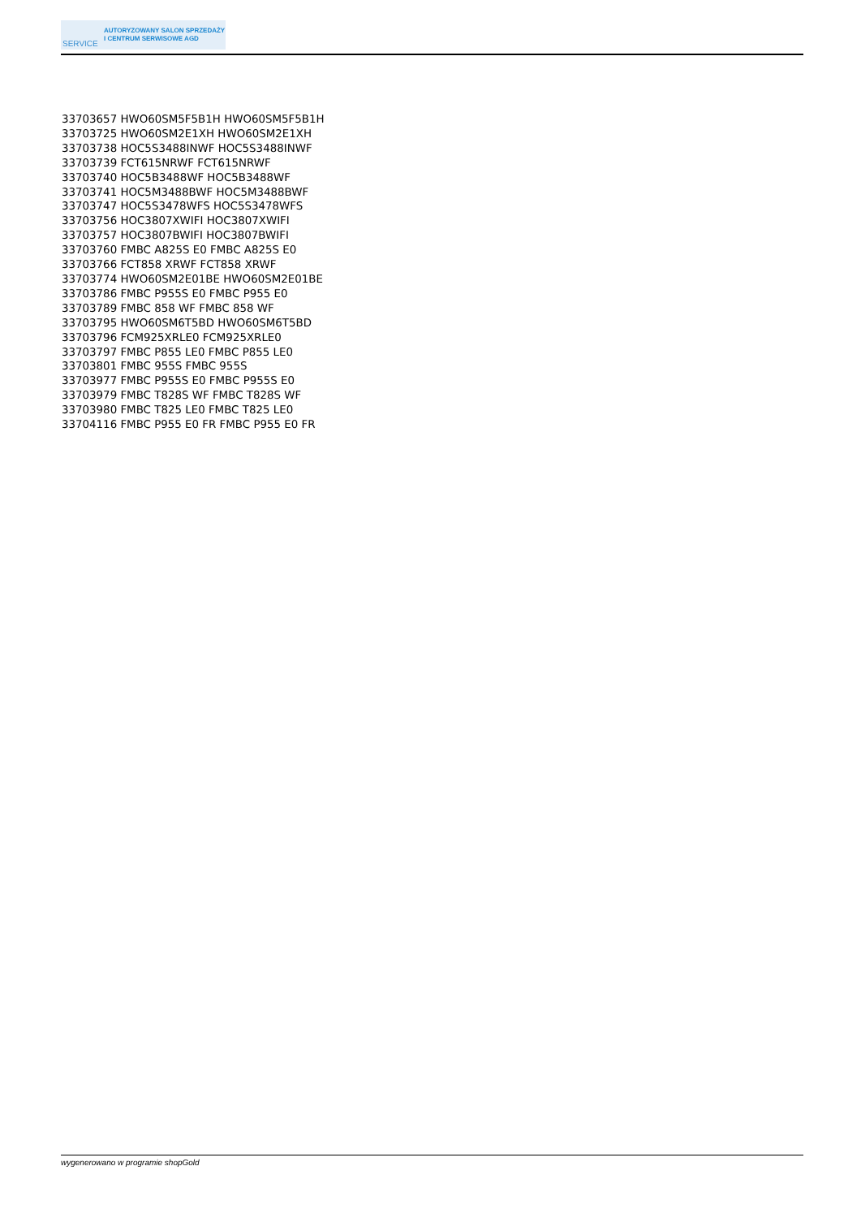SERVICE
AUTORYZOWANY SALON SPRZEDAŻY
I CENTRUM SERWISOWE AGD
33703657 HWO60SM5F5B1H HWO60SM5F5B1H
33703725 HWO60SM2E1XH HWO60SM2E1XH
33703738 HOC5S3488INWF HOC5S3488INWF
33703739 FCT615NRWF FCT615NRWF
33703740 HOC5B3488WF HOC5B3488WF
33703741 HOC5M3488BWF HOC5M3488BWF
33703747 HOC5S3478WFS HOC5S3478WFS
33703756 HOC3807XWIFI HOC3807XWIFI
33703757 HOC3807BWIFI HOC3807BWIFI
33703760 FMBC A825S E0 FMBC A825S E0
33703766 FCT858 XRWF FCT858 XRWF
33703774 HWO60SM2E01BE HWO60SM2E01BE
33703786 FMBC P955S E0 FMBC P955 E0
33703789 FMBC 858 WF FMBC 858 WF
33703795 HWO60SM6T5BD HWO60SM6T5BD
33703796 FCM925XRLE0 FCM925XRLE0
33703797 FMBC P855 LE0 FMBC P855 LE0
33703801 FMBC 955S FMBC 955S
33703977 FMBC P955S E0 FMBC P955S E0
33703979 FMBC T828S WF FMBC T828S WF
33703980 FMBC T825 LE0 FMBC T825 LE0
33704116 FMBC P955 E0 FR FMBC P955 E0 FR
wygenerowano w programie shopGold